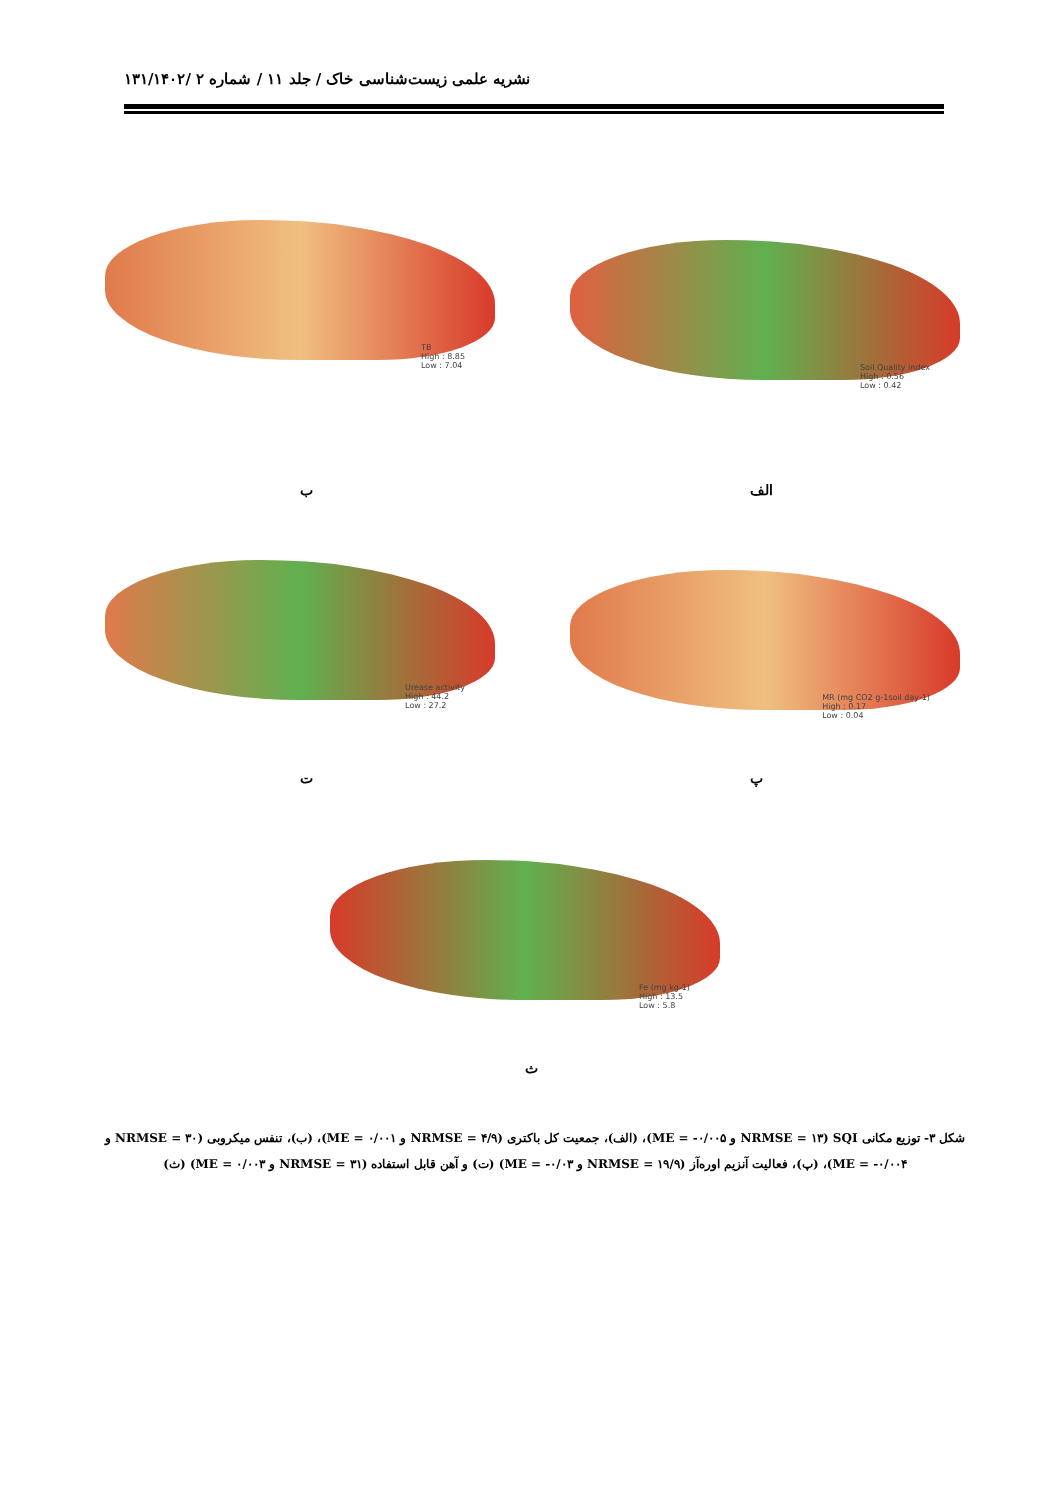نشریه علمی زیست‌شناسی خاک / جلد ۱۱ / شماره ۲ /۱۳۱/۱۴۰۲
Soil Quality index
High : 0.56
Low : 0.42
TB
High : 8.85
Low : 7.04
الف
ب
MR (mg CO2 g-1soil day-1)
High : 0.17
Low : 0.04
Urease activity
High : 44.2
Low : 27.2
ت پ
Fe (mg kg-1)
High : 13.5
Low : 5.8
ث
شکل ۳- توزیع مکانی SQI (NRMSE = ۱۳ و ME = -۰/۰۰۵)، (الف)، جمعیت کل باکتری (NRMSE = ۴/۹ و ME = ۰/۰۰۱)، (ب)، تنفس میکروبی (NRMSE = ۳۰ و ME = -۰/۰۰۴)، (پ)، فعالیت آنزیم اوره‌آز (NRMSE = ۱۹/۹ و ME = -۰/۰۳) (ت) و آهن قابل استفاده (NRMSE = ۳۱ و ME = ۰/۰۰۳) (ث)